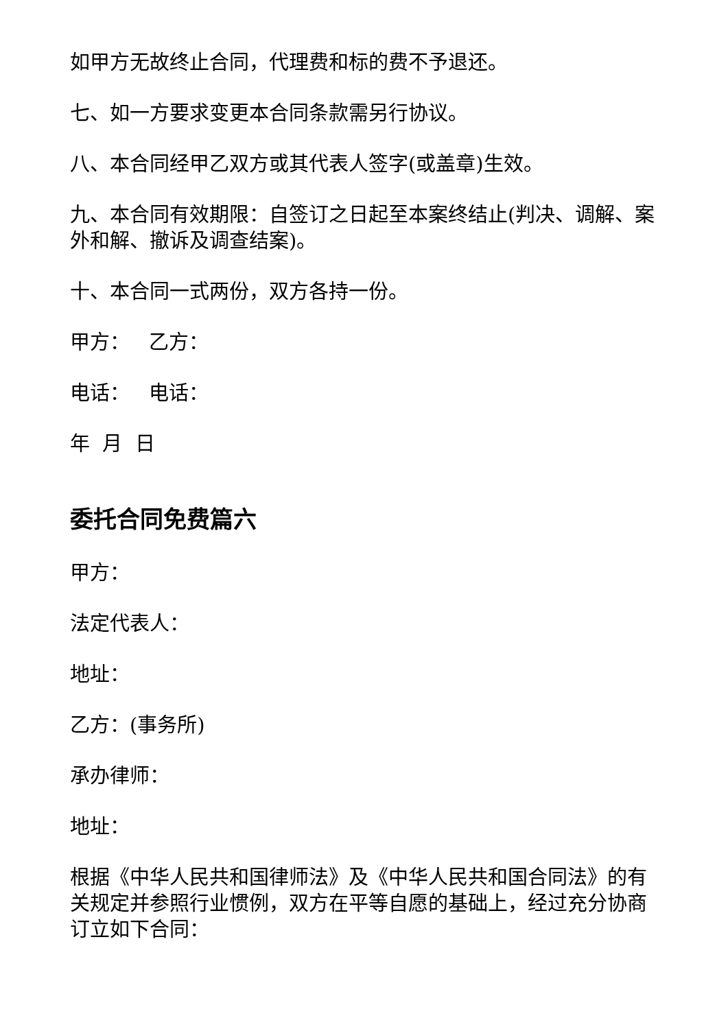如甲方无故终止合同，代理费和标的费不予退还。
七、如一方要求变更本合同条款需另行协议。
八、本合同经甲乙双方或其代表人签字(或盖章)生效。
九、本合同有效期限：自签订之日起至本案终结止(判决、调解、案外和解、撤诉及调查结案)。
十、本合同一式两份，双方各持一份。
甲方： 乙方：
电话： 电话：
年 月 日
委托合同免费篇六
甲方：
法定代表人：
地址：
乙方：(事务所)
承办律师：
地址：
根据《中华人民共和国律师法》及《中华人民共和国合同法》的有关规定并参照行业惯例，双方在平等自愿的基础上，经过充分协商订立如下合同：